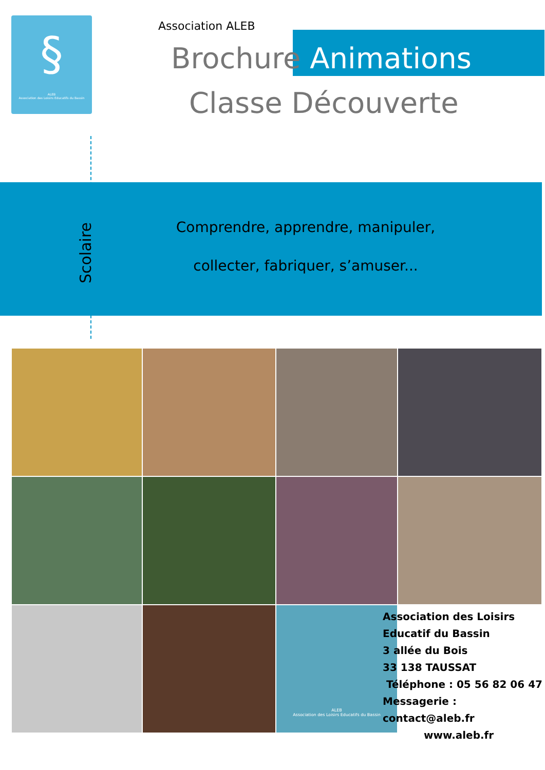§
ALEB
Association des Loisirs Educatifs du Bassin
Association ALEB
Brochure Animations
Classe Découverte
Scolaire
Comprendre, apprendre, manipuler,
collecter, fabriquer, s’amuser...
ALEB
Association des Loisirs Educatifs du Bassin
Association des Loisirs
Educatif du Bassin
3 allée du Bois
33 138 TAUSSAT
Téléphone : 05 56 82 06 47
Messagerie : contact@aleb.fr
www.aleb.fr